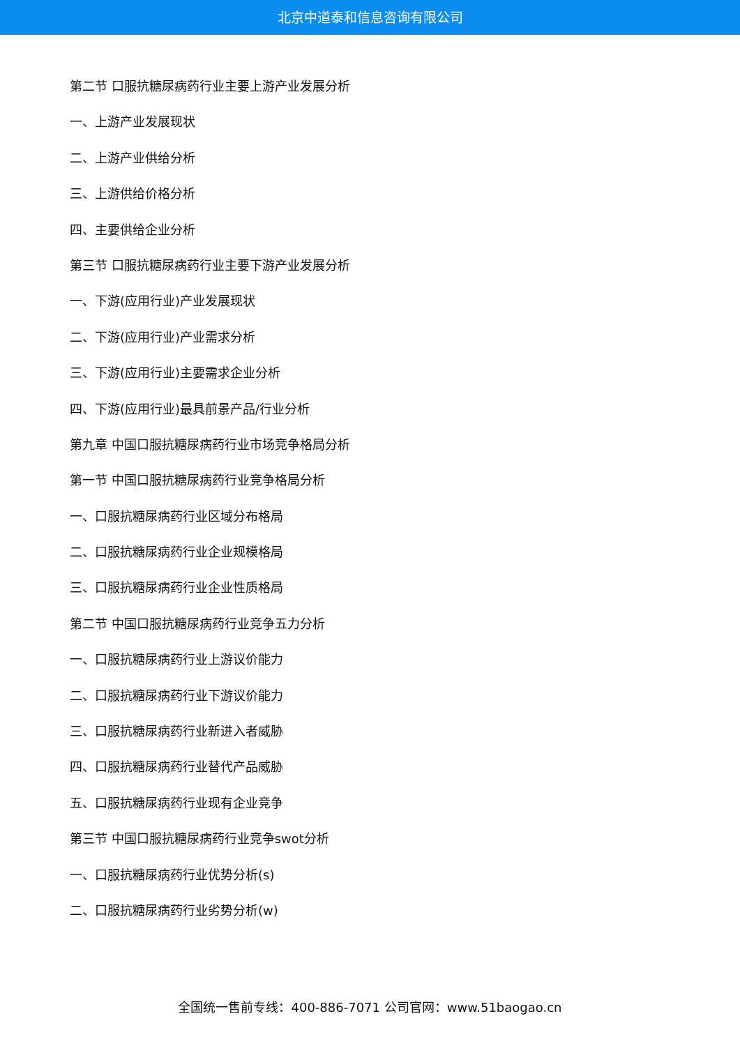北京中道泰和信息咨询有限公司
第二节 口服抗糖尿病药行业主要上游产业发展分析
一、上游产业发展现状
二、上游产业供给分析
三、上游供给价格分析
四、主要供给企业分析
第三节 口服抗糖尿病药行业主要下游产业发展分析
一、下游(应用行业)产业发展现状
二、下游(应用行业)产业需求分析
三、下游(应用行业)主要需求企业分析
四、下游(应用行业)最具前景产品/行业分析
第九章 中国口服抗糖尿病药行业市场竞争格局分析
第一节 中国口服抗糖尿病药行业竞争格局分析
一、口服抗糖尿病药行业区域分布格局
二、口服抗糖尿病药行业企业规模格局
三、口服抗糖尿病药行业企业性质格局
第二节 中国口服抗糖尿病药行业竞争五力分析
一、口服抗糖尿病药行业上游议价能力
二、口服抗糖尿病药行业下游议价能力
三、口服抗糖尿病药行业新进入者威胁
四、口服抗糖尿病药行业替代产品威胁
五、口服抗糖尿病药行业现有企业竞争
第三节 中国口服抗糖尿病药行业竞争swot分析
一、口服抗糖尿病药行业优势分析(s)
二、口服抗糖尿病药行业劣势分析(w)
全国统一售前专线：400-886-7071 公司官网：www.51baogao.cn